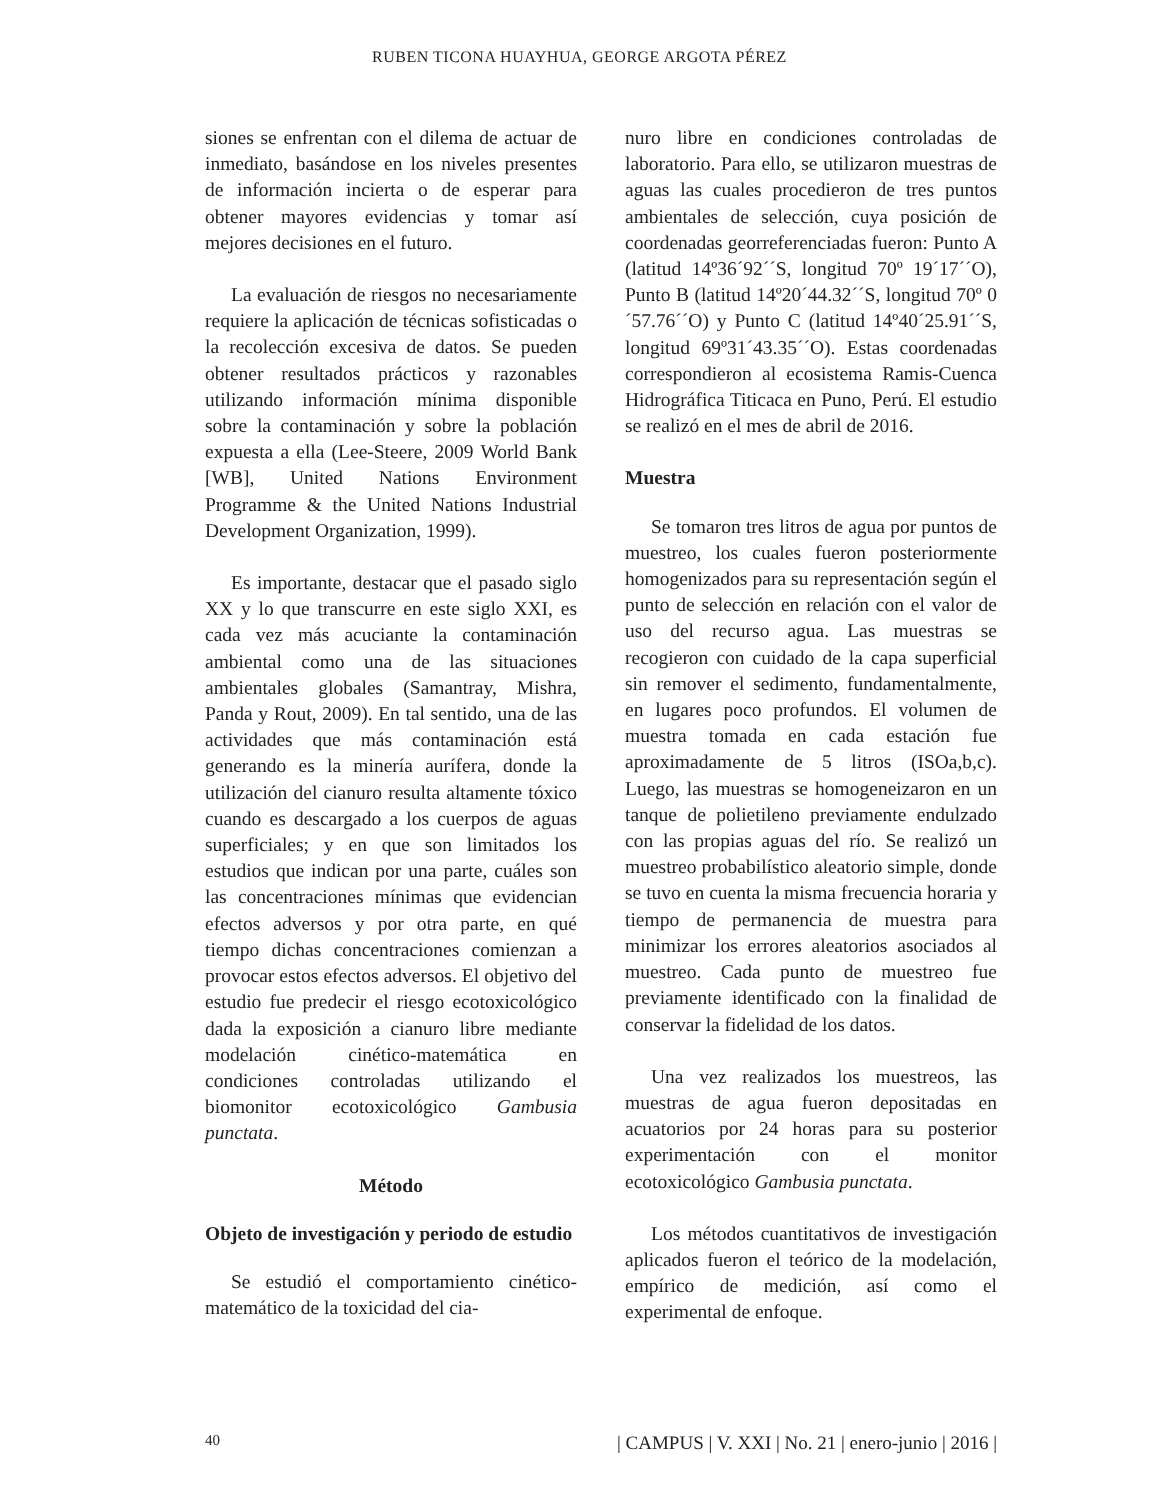RUBEN TICONA HUAYHUA, GEORGE ARGOTA PÉREZ
siones se enfrentan con el dilema de actuar de inmediato, basándose en los niveles presentes de información incierta o de esperar para obtener mayores evidencias y tomar así mejores decisiones en el futuro.
La evaluación de riesgos no necesariamente requiere la aplicación de técnicas sofisticadas o la recolección excesiva de datos. Se pueden obtener resultados prácticos y razonables utilizando información mínima disponible sobre la contaminación y sobre la población expuesta a ella (Lee-Steere, 2009 World Bank [WB], United Nations Environment Programme & the United Nations Industrial Development Organization, 1999).
Es importante, destacar que el pasado siglo XX y lo que transcurre en este siglo XXI, es cada vez más acuciante la contaminación ambiental como una de las situaciones ambientales globales (Samantray, Mishra, Panda y Rout, 2009). En tal sentido, una de las actividades que más contaminación está generando es la minería aurífera, donde la utilización del cianuro resulta altamente tóxico cuando es descargado a los cuerpos de aguas superficiales; y en que son limitados los estudios que indican por una parte, cuáles son las concentraciones mínimas que evidencian efectos adversos y por otra parte, en qué tiempo dichas concentraciones comienzan a provocar estos efectos adversos. El objetivo del estudio fue predecir el riesgo ecotoxicológico dada la exposición a cianuro libre mediante modelación cinético-matemática en condiciones controladas utilizando el biomonitor ecotoxicológico Gambusia punctata.
Método
Objeto de investigación y periodo de estudio
Se estudió el comportamiento cinético-matemático de la toxicidad del cia-
nuro libre en condiciones controladas de laboratorio. Para ello, se utilizaron muestras de aguas las cuales procedieron de tres puntos ambientales de selección, cuya posición de coordenadas georreferenciadas fueron: Punto A (latitud 14º36´92´´S, longitud 70º 19´17´´O), Punto B (latitud 14º20´44.32´´S, longitud 70º 0´57.76´´O) y Punto C (latitud 14º40´25.91´´S, longitud 69º31´43.35´´O). Estas coordenadas correspondieron al ecosistema Ramis-Cuenca Hidrográfica Titicaca en Puno, Perú. El estudio se realizó en el mes de abril de 2016.
Muestra
Se tomaron tres litros de agua por puntos de muestreo, los cuales fueron posteriormente homogenizados para su representación según el punto de selección en relación con el valor de uso del recurso agua. Las muestras se recogieron con cuidado de la capa superficial sin remover el sedimento, fundamentalmente, en lugares poco profundos. El volumen de muestra tomada en cada estación fue aproximadamente de 5 litros (ISOa,b,c). Luego, las muestras se homogeneizaron en un tanque de polietileno previamente endulzado con las propias aguas del río. Se realizó un muestreo probabilístico aleatorio simple, donde se tuvo en cuenta la misma frecuencia horaria y tiempo de permanencia de muestra para minimizar los errores aleatorios asociados al muestreo. Cada punto de muestreo fue previamente identificado con la finalidad de conservar la fidelidad de los datos.
Una vez realizados los muestreos, las muestras de agua fueron depositadas en acuatorios por 24 horas para su posterior experimentación con el monitor ecotoxicológico Gambusia punctata.
Los métodos cuantitativos de investigación aplicados fueron el teórico de la modelación, empírico de medición, así como el experimental de enfoque.
40 | CAMPUS | V. XXI | No. 21 | enero-junio | 2016 |